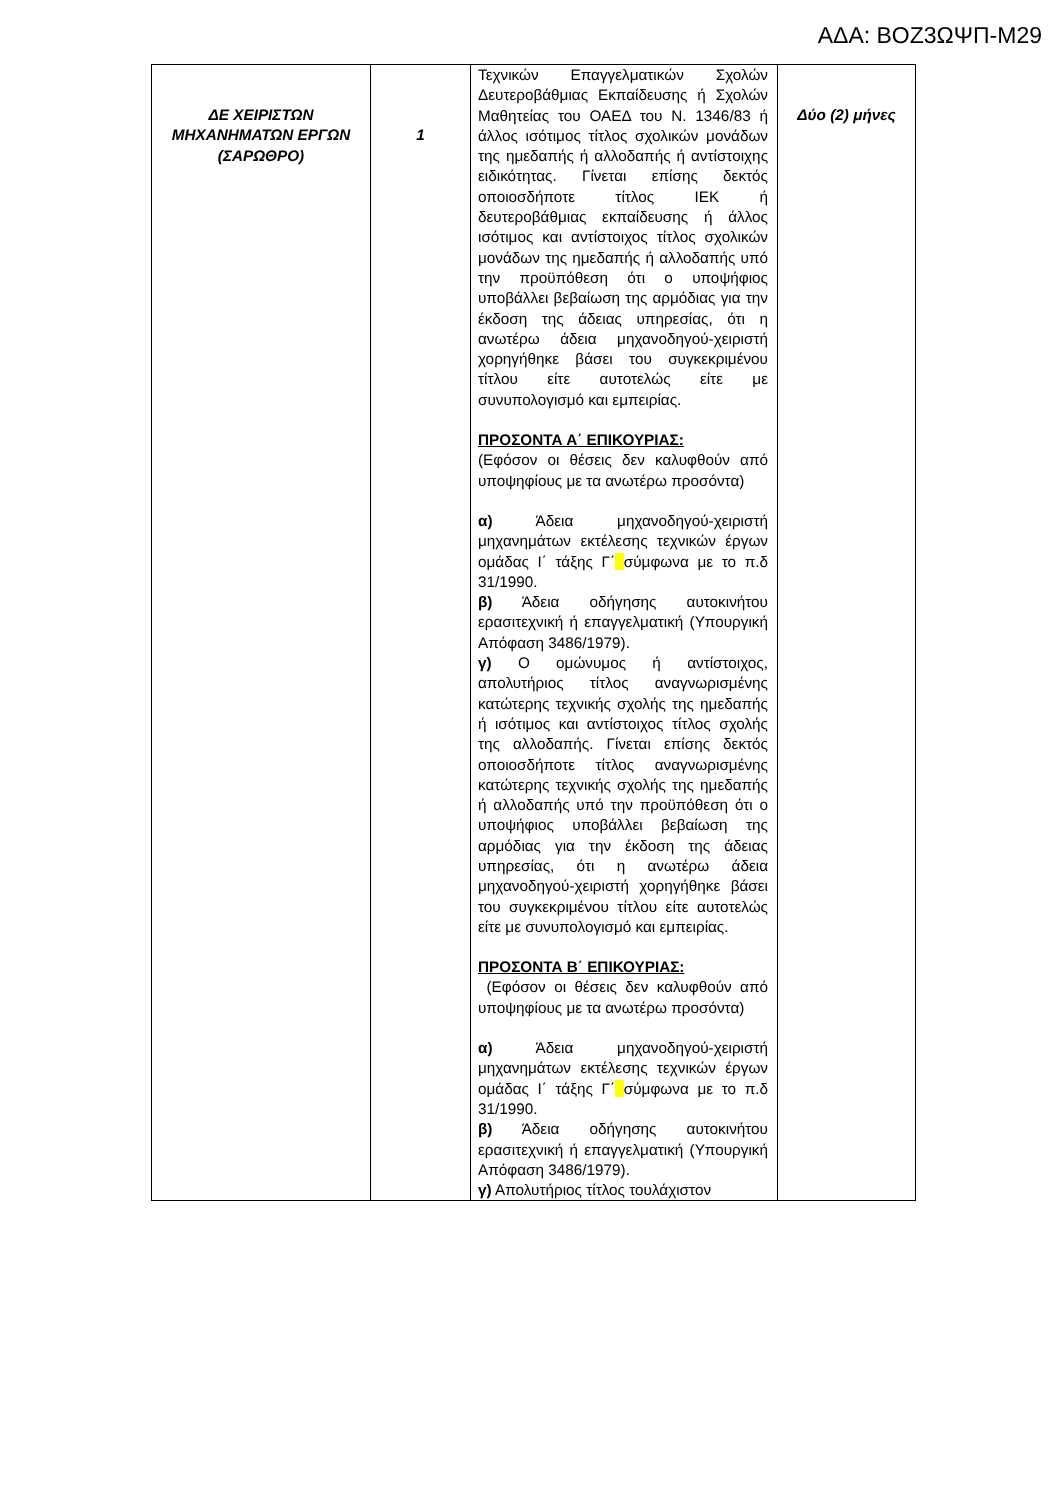ΑΔΑ: ΒΟΖ3ΩΨΠ-Μ29
| ΔΕ ΧΕΙΡΙΣΤΩΝ ΜΗΧΑΝΗΜΑΤΩΝ ΕΡΓΩΝ (ΣΑΡΩΘΡΟ) | 1 | Τεχνικών Επαγγελματικών Σχολών Δευτεροβάθμιας Εκπαίδευσης ή Σχολών Μαθητείας του ΟΑΕΔ του Ν. 1346/83 ή άλλος ισότιμος τίτλος σχολικών μονάδων της ημεδαπής ή αλλοδαπής ή αντίστοιχης ειδικότητας. Γίνεται επίσης δεκτός οποιοσδήποτε τίτλος ΙΕΚ ή δευτεροβάθμιας εκπαίδευσης ή άλλος ισότιμος και αντίστοιχος τίτλος σχολικών μονάδων της ημεδαπής ή αλλοδαπής υπό την προϋπόθεση ότι ο υποψήφιος υποβάλλει βεβαίωση της αρμόδιας για την έκδοση της άδειας υπηρεσίας, ότι η ανωτέρω άδεια μηχανοδηγού-χειριστή χορηγήθηκε βάσει του συγκεκριμένου τίτλου είτε αυτοτελώς είτε με συνυπολογισμό και εμπειρίας. ΠΡΟΣΟΝΤΑ Α΄ ΕΠΙΚΟΥΡΙΑΣ: (Εφόσον οι θέσεις δεν καλυφθούν από υποψηφίους με τα ανωτέρω προσόντα) α) Άδεια μηχανοδηγού-χειριστή μηχανημάτων εκτέλεσης τεχνικών έργων ομάδας Ι΄ τάξης Γ΄ σύμφωνα με το π.δ 31/1990. β) Άδεια οδήγησης αυτοκινήτου ερασιτεχνική ή επαγγελματική (Υπουργική Απόφαση 3486/1979). γ) Ο ομώνυμος ή αντίστοιχος, απολυτήριος τίτλος αναγνωρισμένης κατώτερης τεχνικής σχολής της ημεδαπής ή ισότιμος και αντίστοιχος τίτλος σχολής της αλλοδαπής. Γίνεται επίσης δεκτός οποιοσδήποτε τίτλος αναγνωρισμένης κατώτερης τεχνικής σχολής της ημεδαπής ή αλλοδαπής υπό την προϋπόθεση ότι ο υποψήφιος υποβάλλει βεβαίωση της αρμόδιας για την έκδοση της άδειας υπηρεσίας, ότι η ανωτέρω άδεια μηχανοδηγού-χειριστή χορηγήθηκε βάσει του συγκεκριμένου τίτλου είτε αυτοτελώς είτε με συνυπολογισμό και εμπειρίας. ΠΡΟΣΟΝΤΑ Β΄ ΕΠΙΚΟΥΡΙΑΣ: (Εφόσον οι θέσεις δεν καλυφθούν από υποψηφίους με τα ανωτέρω προσόντα) α) Άδεια μηχανοδηγού-χειριστή μηχανημάτων εκτέλεσης τεχνικών έργων ομάδας Ι΄ τάξης Γ΄ σύμφωνα με το π.δ 31/1990. β) Άδεια οδήγησης αυτοκινήτου ερασιτεχνική ή επαγγελματική (Υπουργική Απόφαση 3486/1979). γ) Απολυτήριος τίτλος τουλάχιστον | Δύο (2) μήνες |